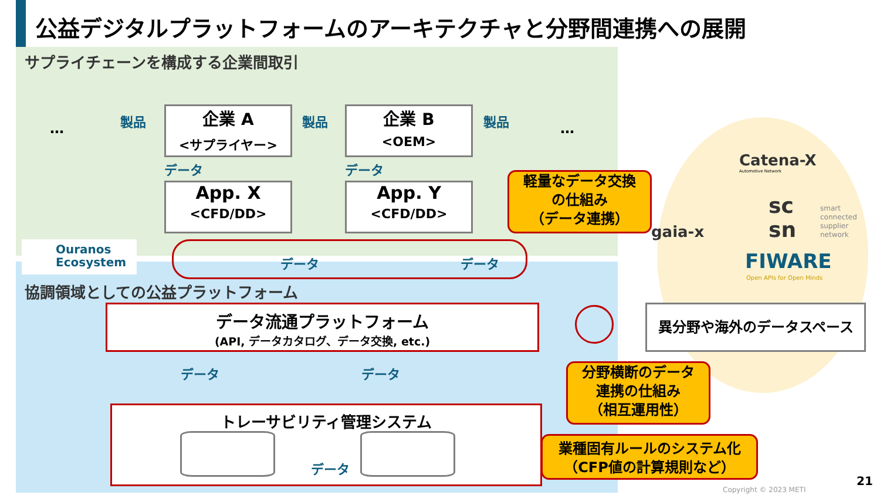公益デジタルプラットフォームのアーキテクチャと分野間連携への展開
サプライチェーンを構成する企業間取引
…
製品 製品 製品
…
企業 A
<サプライヤー>
企業 B
<OEM>
データ データ
App. X
<CFD/DD>
App. Y
<CFD/DD>
軽量なデータ交換
の仕組み
（データ連携）
Ouranos
Ecosystem
データ データ
協調領域としての公益プラットフォーム
データ流通プラットフォーム
(API, データカタログ、データ交換, etc.)
異分野や海外のデータスペース
データ データ
分野横断のデータ
連携の仕組み
（相互運用性）
トレーサビリティ管理システム
… …
データ
業種固有ルールのシステム化
（CFP値の計算規則など）
Catena-X
Automotive Network
gaia-x
sc
sn
smart
connected
supplier
network
FIWARE
Open APIs for Open Minds
Copyright © 2023 METI
21